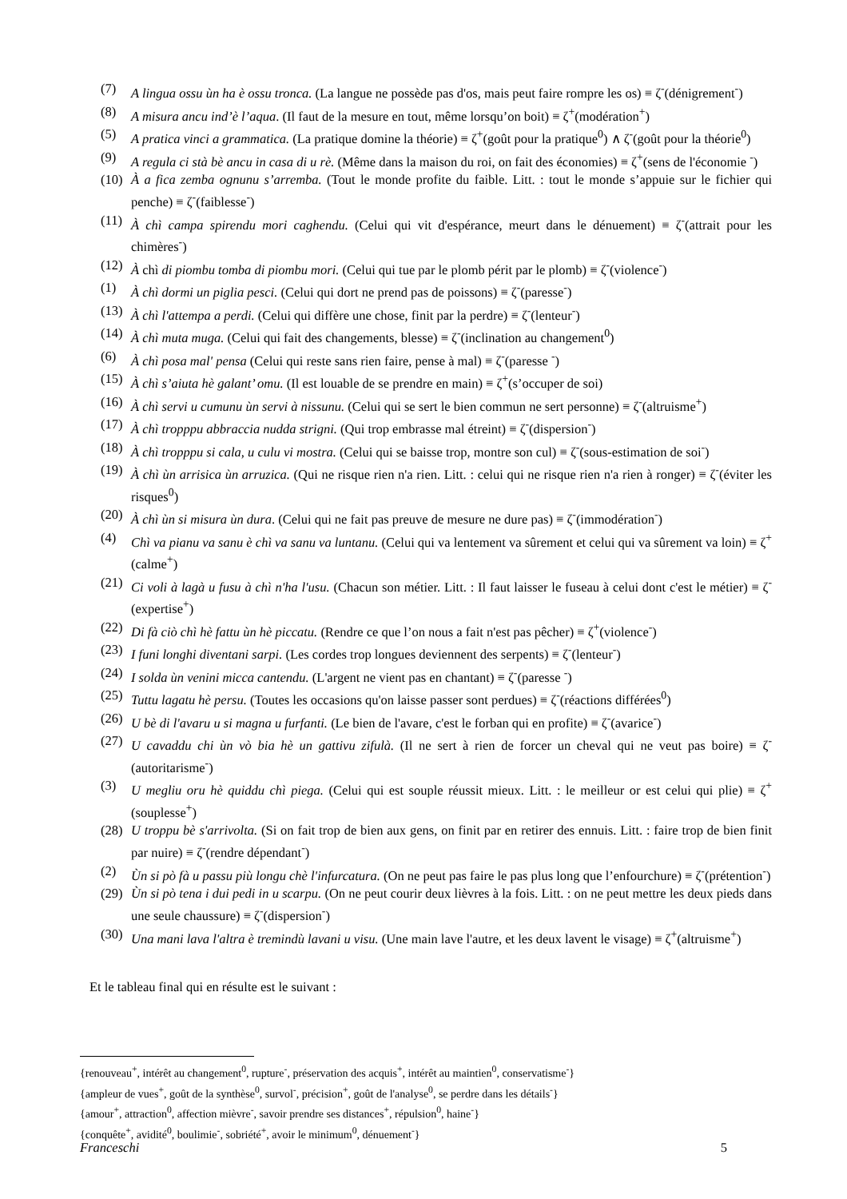(7) A lingua ossu ùn ha è ossu tronca. (La langue ne possède pas d'os, mais peut faire rompre les os) ≡ ζ<sup>-</sup>(dénigrement<sup>-</sup>)
(8) A misura ancu ind’è l’aqua. (Il faut de la mesure en tout, même lorsqu’on boit) ≡ ζ<sup>+</sup>(modération<sup>+</sup>)
(5) A pratica vinci a grammatica. (La pratique domine la théorie) ≡ ζ<sup>+</sup>(goût pour la pratique<sup>0</sup>) ∧ ζ<sup>-</sup>(goût pour la théorie<sup>0</sup>)
(9) A regula ci stà bè ancu in casa di u rè. (Même dans la maison du roi, on fait des économies) ≡ ζ<sup>+</sup>(sens de l'économie <sup>-</sup>)
(10) À a fica zemba ognunu s’arremba. (Tout le monde profite du faible. Litt. : tout le monde s’appuie sur le fichier qui penche) ≡ ζ<sup>-</sup>(faiblesse<sup>-</sup>)
(11) À chì campa spirendu mori caghendu. (Celui qui vit d'espérance, meurt dans le dénuement) ≡ ζ<sup>-</sup>(attrait pour les chimères<sup>-</sup>)
(12) À chì di piombu tomba di piombu mori. (Celui qui tue par le plomb périt par le plomb) ≡ ζ<sup>-</sup>(violence<sup>-</sup>)
(1) À chì dormi un piglia pesci. (Celui qui dort ne prend pas de poissons) ≡ ζ<sup>-</sup>(paresse<sup>-</sup>)
(13) À chì l'attempa a perdi. (Celui qui diffère une chose, finit par la perdre) ≡ ζ<sup>-</sup>(lenteur<sup>-</sup>)
(14) À chì muta muga. (Celui qui fait des changements, blesse) ≡ ζ<sup>-</sup>(inclination au changement<sup>0</sup>)
(6) À chì posa mal' pensa (Celui qui reste sans rien faire, pense à mal) ≡ ζ<sup>-</sup>(paresse <sup>-</sup>)
(15) À chì s’aiuta hè galant’ omu. (Il est louable de se prendre en main) ≡ ζ<sup>+</sup>(s’occuper de soi)
(16) À chì servi u cumunu ùn servi à nissunu. (Celui qui se sert le bien commun ne sert personne) ≡ ζ<sup>-</sup>(altruisme<sup>+</sup>)
(17) À chì tropppu abbraccia nudda strigni. (Qui trop embrasse mal étreint) ≡ ζ<sup>-</sup>(dispersion<sup>-</sup>)
(18) À chì tropppu si cala, u culu vi mostra. (Celui qui se baisse trop, montre son cul) ≡ ζ<sup>-</sup>(sous-estimation de soi<sup>-</sup>)
(19) À chì ùn arrisica ùn arruzica. (Qui ne risque rien n'a rien. Litt. : celui qui ne risque rien n'a rien à ronger) ≡ ζ<sup>-</sup>(éviter les risques<sup>0</sup>)
(20) À chì ùn si misura ùn dura. (Celui qui ne fait pas preuve de mesure ne dure pas) ≡ ζ<sup>-</sup>(immodération<sup>-</sup>)
(4) Chì va pianu va sanu è chì va sanu va luntanu. (Celui qui va lentement va sûrement et celui qui va sûrement va loin) ≡ ζ<sup>+</sup>(calme<sup>+</sup>)
(21) Ci voli à lagà u fusu à chì n'ha l'usu. (Chacun son métier. Litt. : Il faut laisser le fuseau à celui dont c'est le métier) ≡ ζ<sup>-</sup>(expertise<sup>+</sup>)
(22) Di fà ciò chì hè fattu ùn hè piccatu. (Rendre ce que l’on nous a fait n'est pas pêcher) ≡ ζ<sup>+</sup>(violence<sup>-</sup>)
(23) I funi longhi diventani sarpi. (Les cordes trop longues deviennent des serpents) ≡ ζ<sup>-</sup>(lenteur<sup>-</sup>)
(24) I solda ùn venini micca cantendu. (L'argent ne vient pas en chantant) ≡ ζ<sup>-</sup>(paresse <sup>-</sup>)
(25) Tuttu lagatu hè persu. (Toutes les occasions qu'on laisse passer sont perdues) ≡ ζ<sup>-</sup>(réactions différées<sup>0</sup>)
(26) U bè di l'avaru u si magna u furfanti. (Le bien de l'avare, c'est le forban qui en profite) ≡ ζ<sup>-</sup>(avarice<sup>-</sup>)
(27) U cavaddu chi ùn vò bia hè un gattivu zifulà. (Il ne sert à rien de forcer un cheval qui ne veut pas boire) ≡ ζ<sup>-</sup>(autoritarisme<sup>-</sup>)
(3) U megliu oru hè quiddu chì piega. (Celui qui est souple réussit mieux. Litt. : le meilleur or est celui qui plie) ≡ ζ<sup>+</sup>(souplesse<sup>+</sup>)
(28) U troppu bè s'arrivolta. (Si on fait trop de bien aux gens, on finit par en retirer des ennuis. Litt. : faire trop de bien finit par nuire) ≡ ζ<sup>-</sup>(rendre dépendant<sup>-</sup>)
(2) Ùn si pò fà u passu più longu chè l'infurcatura. (On ne peut pas faire le pas plus long que l’enfourchure) ≡ ζ<sup>-</sup>(prétention<sup>-</sup>)
(29) Ùn si pò tena i dui pedi in u scarpu. (On ne peut courir deux lièvres à la fois. Litt. : on ne peut mettre les deux pieds dans une seule chaussure) ≡ ζ<sup>-</sup>(dispersion<sup>-</sup>)
(30) Una mani lava l'altra è tremindù lavani u visu. (Une main lave l'autre, et les deux lavent le visage) ≡ ζ<sup>+</sup>(altruisme<sup>+</sup>)
Et le tableau final qui en résulte est le suivant :
{renouveau<sup>+</sup>, intérêt au changement<sup>0</sup>, rupture<sup>-</sup>, préservation des acquis<sup>+</sup>, intérêt au maintien<sup>0</sup>, conservatisme<sup>-</sup>}
{ampleur de vues<sup>+</sup>, goût de la synthèse<sup>0</sup>, survol<sup>-</sup>, précision<sup>+</sup>, goût de l'analyse<sup>0</sup>, se perdre dans les détails<sup>-</sup>}
{amour<sup>+</sup>, attraction<sup>0</sup>, affection mièvre<sup>-</sup>, savoir prendre ses distances<sup>+</sup>, répulsion<sup>0</sup>, haine<sup>-</sup>}
{conquête<sup>+</sup>, avidité<sup>0</sup>, boulimie<sup>-</sup>, sobriété<sup>+</sup>, avoir le minimum<sup>0</sup>, dénuement<sup>-</sup>}
Franceschi 5